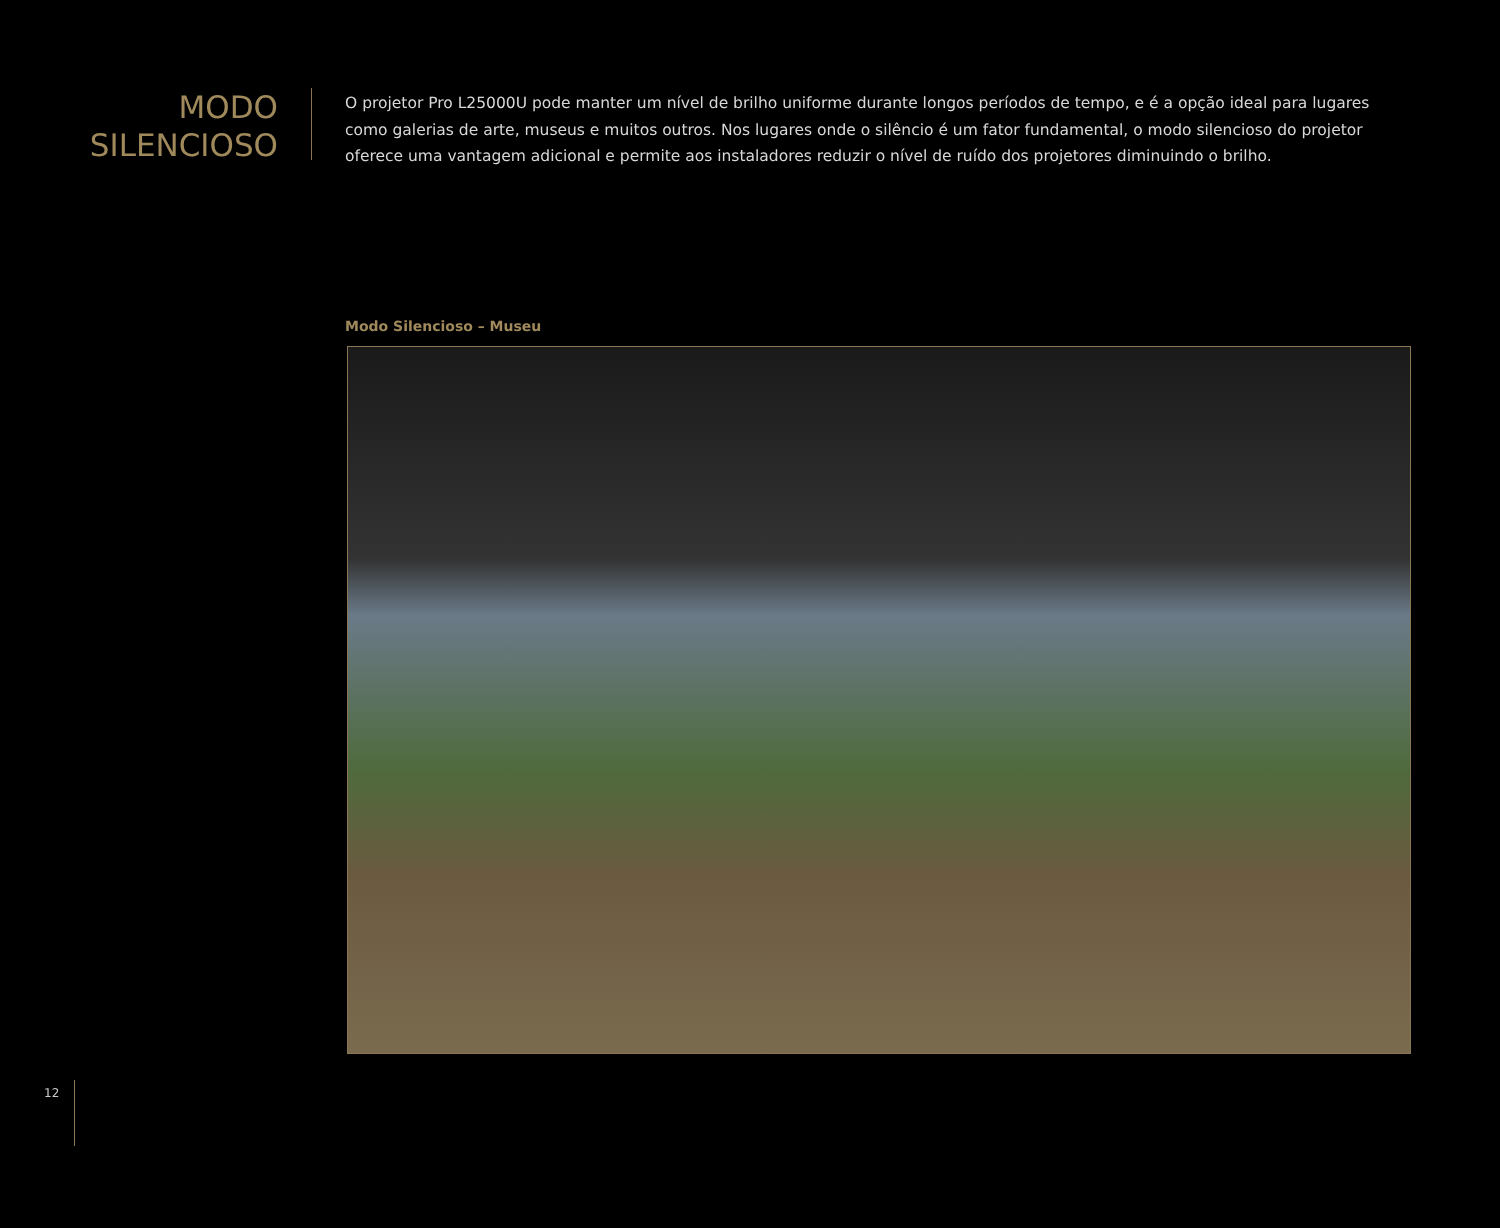MODO
SILENCIOSO
O projetor Pro L25000U pode manter um nível de brilho uniforme durante longos períodos de tempo, e é a opção ideal para lugares como galerias de arte, museus e muitos outros. Nos lugares onde o silêncio é um fator fundamental, o modo silencioso do projetor oferece uma vantagem adicional e permite aos instaladores reduzir o nível de ruído dos projetores diminuindo o brilho.
Modo Silencioso – Museu
12